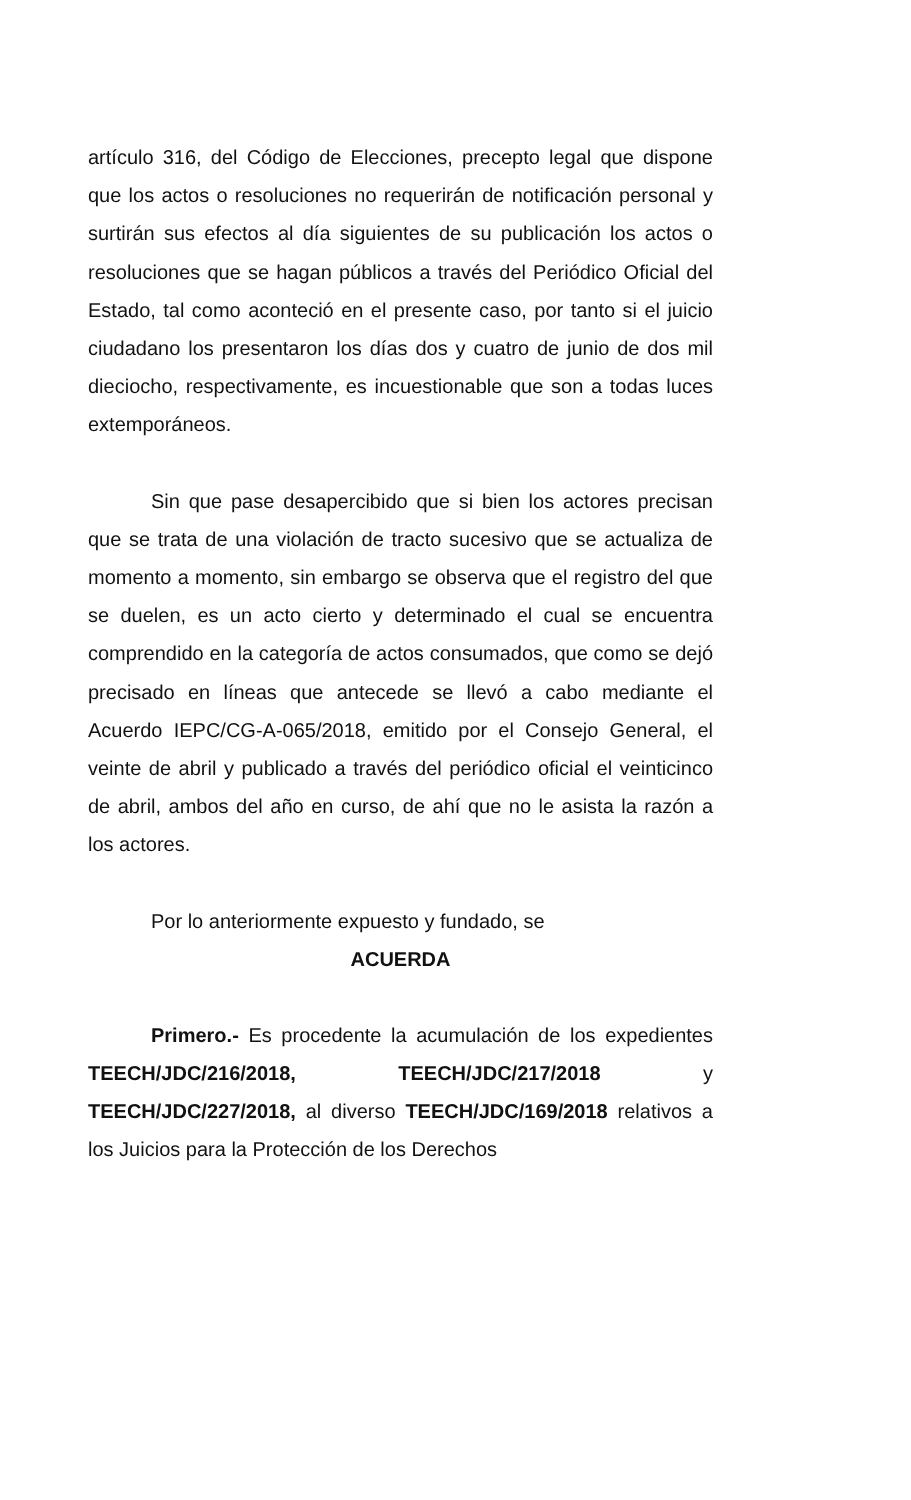artículo 316, del Código de Elecciones, precepto legal que dispone que los actos o resoluciones no requerirán de notificación personal y surtirán sus efectos al día siguientes de su publicación los actos o resoluciones que se hagan públicos a través del Periódico Oficial del Estado, tal como aconteció en el presente caso, por tanto si el juicio ciudadano los presentaron los días dos y cuatro de junio de dos mil dieciocho, respectivamente, es incuestionable que son a todas luces extemporáneos.
Sin que pase desapercibido que si bien los actores precisan que se trata de una violación de tracto sucesivo que se actualiza de momento a momento, sin embargo se observa que el registro del que se duelen, es un acto cierto y determinado el cual se encuentra comprendido en la categoría de actos consumados, que como se dejó precisado en líneas que antecede se llevó a cabo mediante el Acuerdo IEPC/CG-A-065/2018, emitido por el Consejo General, el veinte de abril y publicado a través del periódico oficial el veinticinco de abril, ambos del año en curso, de ahí que no le asista la razón a los actores.
Por lo anteriormente expuesto y fundado, se
ACUERDA
Primero.- Es procedente la acumulación de los expedientes TEECH/JDC/216/2018, TEECH/JDC/217/2018 y TEECH/JDC/227/2018, al diverso TEECH/JDC/169/2018 relativos a los Juicios para la Protección de los Derechos